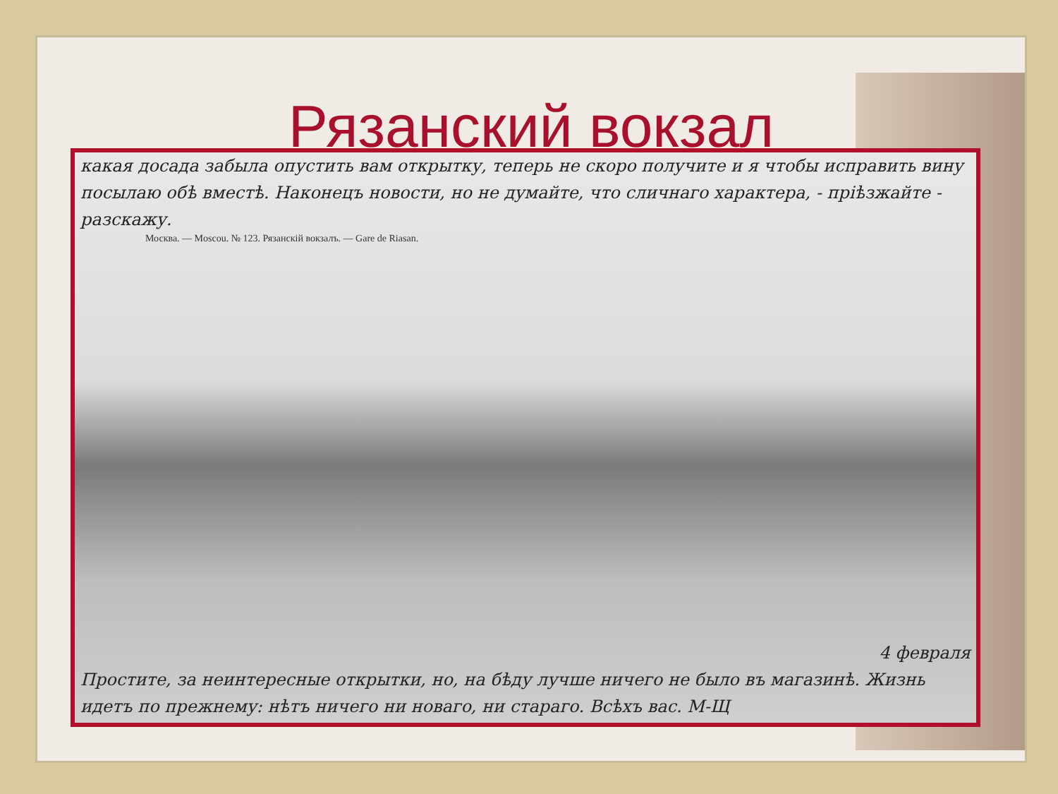Рязанский вокзал
какая досада забыла опустить вам открытку, теперь не скоро получите и я чтобы исправить вину посылаю обѣ вместѣ. Наконецъ новости, но не думайте, что сличнаго характера, - прiѣзжайте - разскажу.
Москва. — Moscou. № 123. Рязанскiй вокзалъ. — Gare de Riasan.
4 февраля
Простите, за неинтересные открытки, но, на бѣду лучше ничего не было въ магазинѣ. Жизнь идетъ по прежнему: нѣтъ ничего ни новаго, ни стараго. Всѣхъ вас. М-Щ